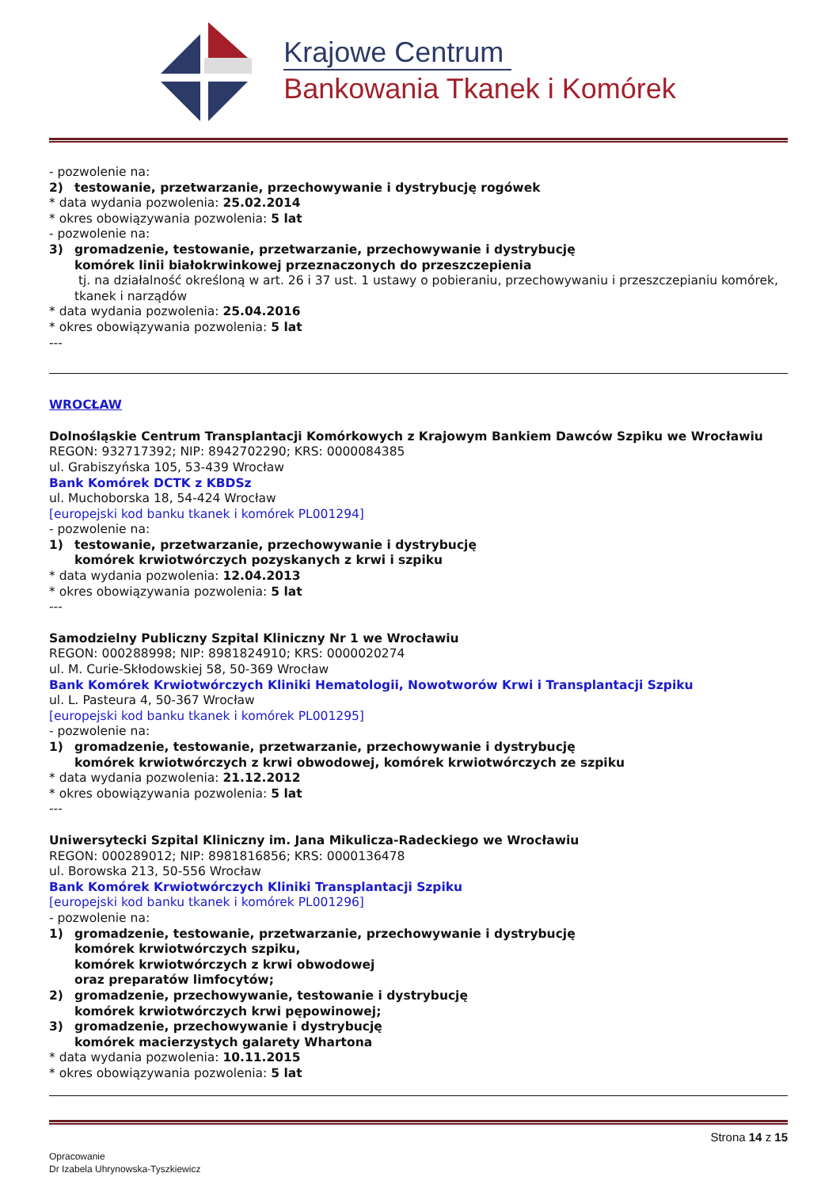Krajowe Centrum
Bankowania Tkanek i Komórek
- pozwolenie na:
2) testowanie, przetwarzanie, przechowywanie i dystrybucję rogówek
* data wydania pozwolenia: 25.02.2014
* okres obowiązywania pozwolenia: 5 lat
- pozwolenie na:
3) gromadzenie, testowanie, przetwarzanie, przechowywanie i dystrybucję
komórek linii białokrwinkowej przeznaczonych do przeszczepienia
tj. na działalność określoną w art. 26 i 37 ust. 1 ustawy o pobieraniu, przechowywaniu i przeszczepianiu komórek, tkanek i narządów
* data wydania pozwolenia: 25.04.2016
* okres obowiązywania pozwolenia: 5 lat
---
WROCŁAW
Dolnośląskie Centrum Transplantacji Komórkowych z Krajowym Bankiem Dawców Szpiku we Wrocławiu
REGON: 932717392; NIP: 8942702290; KRS: 0000084385
ul. Grabiszyńska 105, 53-439 Wrocław
Bank Komórek DCTK z KBDSz
ul. Muchoborska 18, 54-424 Wrocław
[europejski kod banku tkanek i komórek PL001294]
- pozwolenie na:
1) testowanie, przetwarzanie, przechowywanie i dystrybucję
komórek krwiotwórczych pozyskanych z krwi i szpiku
* data wydania pozwolenia: 12.04.2013
* okres obowiązywania pozwolenia: 5 lat
---
Samodzielny Publiczny Szpital Kliniczny Nr 1 we Wrocławiu
REGON: 000288998; NIP: 8981824910; KRS: 0000020274
ul. M. Curie-Skłodowskiej 58, 50-369 Wrocław
Bank Komórek Krwiotwórczych Kliniki Hematologii, Nowotworów Krwi i Transplantacji Szpiku
ul. L. Pasteura 4, 50-367 Wrocław
[europejski kod banku tkanek i komórek PL001295]
- pozwolenie na:
1) gromadzenie, testowanie, przetwarzanie, przechowywanie i dystrybucję
komórek krwiotwórczych z krwi obwodowej, komórek krwiotwórczych ze szpiku
* data wydania pozwolenia: 21.12.2012
* okres obowiązywania pozwolenia: 5 lat
---
Uniwersytecki Szpital Kliniczny im. Jana Mikulicza-Radeckiego we Wrocławiu
REGON: 000289012; NIP: 8981816856; KRS: 0000136478
ul. Borowska 213, 50-556 Wrocław
Bank Komórek Krwiotwórczych Kliniki Transplantacji Szpiku
[europejski kod banku tkanek i komórek PL001296]
- pozwolenie na:
1) gromadzenie, testowanie, przetwarzanie, przechowywanie i dystrybucję
komórek krwiotwórczych szpiku,
komórek krwiotwórczych z krwi obwodowej
oraz preparatów limfocytów;
2) gromadzenie, przechowywanie, testowanie i dystrybucję
komórek krwiotwórczych krwi pępowinowej;
3) gromadzenie, przechowywanie i dystrybucję
komórek macierzystych galarety Whartona
* data wydania pozwolenia: 10.11.2015
* okres obowiązywania pozwolenia: 5 lat
Strona 14 z 15
Opracowanie
Dr Izabela Uhrynowska-Tyszkiewicz